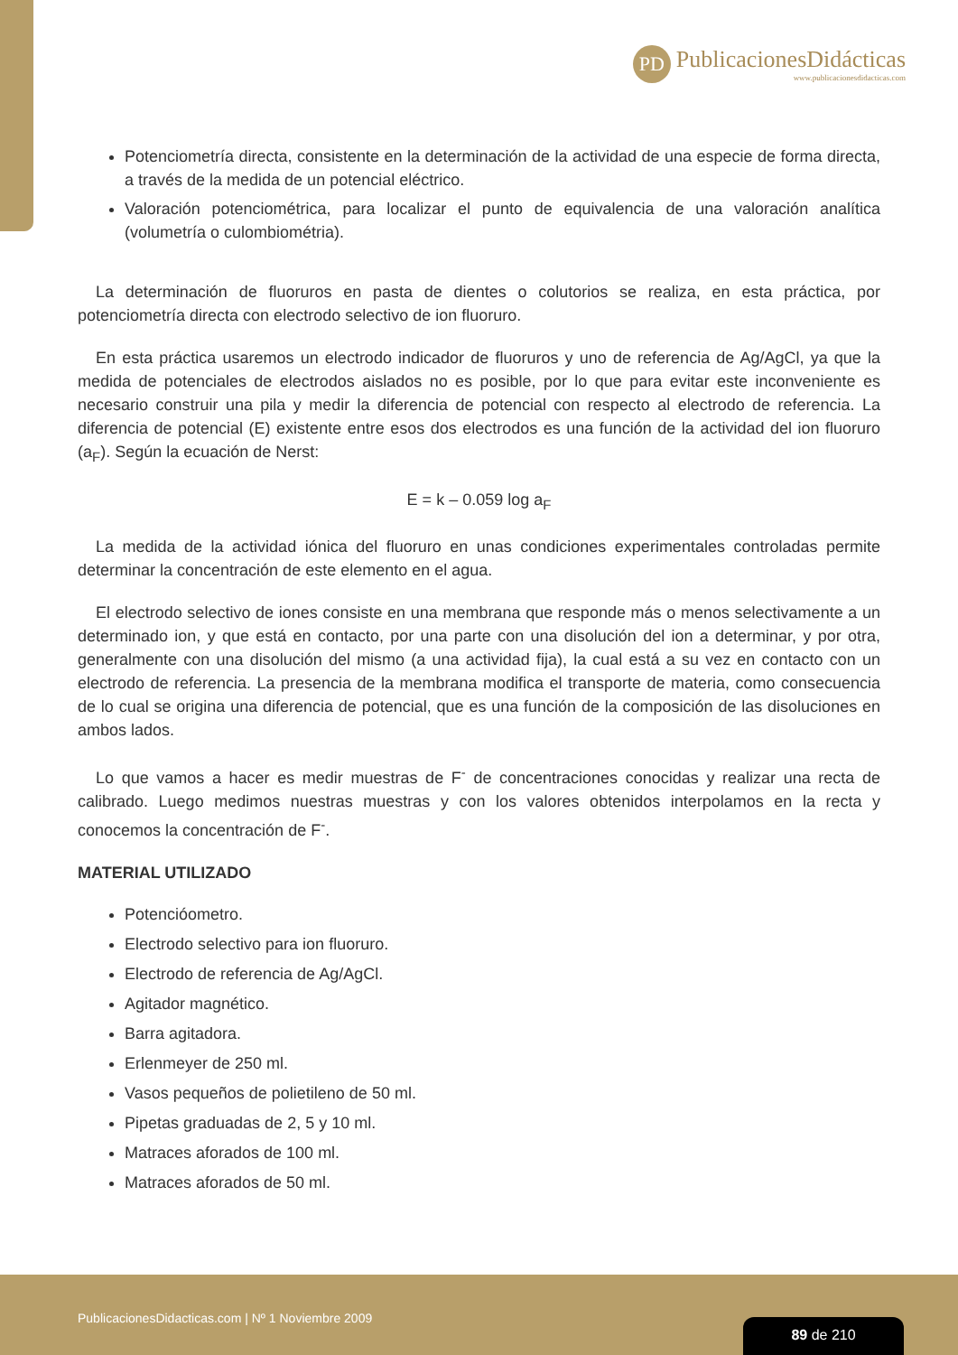PD
PublicacionesDidácticas
www.publicacionesdidacticas.com
Potenciometría directa, consistente en la determinación de la actividad de una especie de forma directa, a través de la medida de un potencial eléctrico.
Valoración potenciométrica, para localizar el punto de equivalencia de una valoración analítica (volumetría o culombiométria).
La determinación de fluoruros en pasta de dientes o colutorios se realiza, en esta práctica, por potenciometría directa con electrodo selectivo de ion fluoruro.
En esta práctica usaremos un electrodo indicador de fluoruros y uno de referencia de Ag/AgCl, ya que la medida de potenciales de electrodos aislados no es posible, por lo que para evitar este inconveniente es necesario construir una pila y medir la diferencia de potencial con respecto al electrodo de referencia. La diferencia de potencial (E) existente entre esos dos electrodos es una función de la actividad del ion fluoruro (a<sub>F</sub>). Según la ecuación de Nerst:
E = k – 0.059 log a<sub>F</sub>
La medida de la actividad iónica del fluoruro en unas condiciones experimentales controladas permite determinar la concentración de este elemento en el agua.
El electrodo selectivo de iones consiste en una membrana que responde más o menos selectivamente a un determinado ion, y que está en contacto, por una parte con una disolución del ion a determinar, y por otra, generalmente con una disolución del mismo (a una actividad fija), la cual está a su vez en contacto con un electrodo de referencia. La presencia de la membrana modifica el transporte de materia, como consecuencia de lo cual se origina una diferencia de potencial, que es una función de la composición de las disoluciones en ambos lados.
Lo que vamos a hacer es medir muestras de F<sup>-</sup> de concentraciones conocidas y realizar una recta de calibrado. Luego medimos nuestras muestras y con los valores obtenidos interpolamos en la recta y conocemos la concentración de F<sup>-</sup>.
MATERIAL UTILIZADO
Potencióometro.
Electrodo selectivo para ion fluoruro.
Electrodo de referencia de Ag/AgCl.
Agitador magnético.
Barra agitadora.
Erlenmeyer de 250 ml.
Vasos pequeños de polietileno de 50 ml.
Pipetas graduadas de 2, 5 y 10 ml.
Matraces aforados de 100 ml.
Matraces aforados de 50 ml.
PublicacionesDidacticas.com | Nº 1 Noviembre 2009
89 de 210